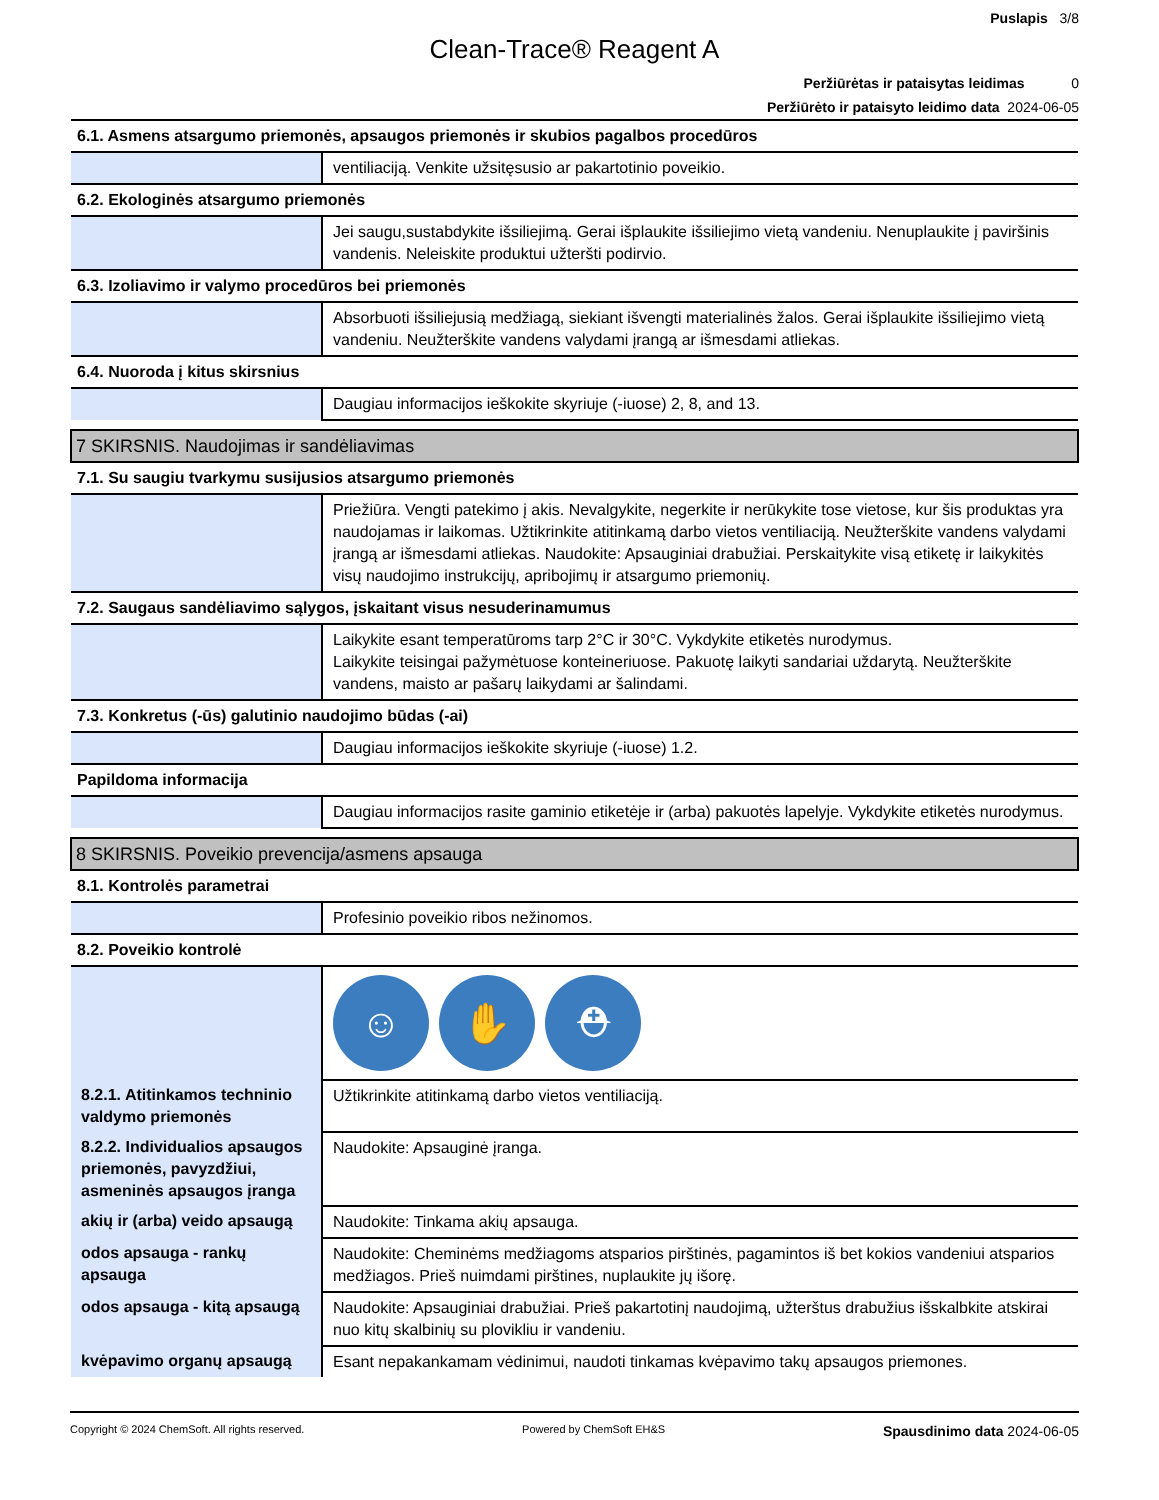Puslapis 3/8
Clean-Trace® Reagent A
Peržiūrėtas ir pataisytas leidimas 0
Peržiūrėto ir pataisyto leidimo data 2024-06-05
| 6.1. Asmens atsargumo priemonės, apsaugos priemonės ir skubios pagalbos procedūros | |
| | ventiliaciją. Venkite užsitęsusio ar pakartotinio poveikio. |
| 6.2. Ekologinės atsargumo priemonės | |
| | Jei saugu,sustabdykite išsiliejimą. Gerai išplaukite išsiliejimo vietą vandeniu. Nenuplaukite į paviršinis vandenis. Neleiskite produktui užteršti podirvio. |
| 6.3. Izoliavimo ir valymo procedūros bei priemonės | |
| | Absorbuoti išsiliejusią medžiagą, siekiant išvengti materialinės žalos. Gerai išplaukite išsiliejimo vietą vandeniu. Neužterškite vandens valydami įrangą ar išmesdami atliekas. |
| 6.4. Nuoroda į kitus skirsnius | |
| | Daugiau informacijos ieškokite skyriuje (-iuose) 2, 8, and 13. |
| 7 SKIRSNIS. Naudojimas ir sandėliavimas | |
| 7.1. Su saugiu tvarkymu susijusios atsargumo priemonės | |
| | Priežiūra. Vengti patekimo į akis. Nevalgykite, negerkite ir nerūkykite tose vietose, kur šis produktas yra naudojamas ir laikomas. Užtikrinkite atitinkamą darbo vietos ventiliaciją. Neužterškite vandens valydami įrangą ar išmesdami atliekas. Naudokite: Apsauginiai drabužiai. Perskaitykite visą etiketę ir laikykitės visų naudojimo instrukcijų, apribojimų ir atsargumo priemonių. |
| 7.2. Saugaus sandėliavimo sąlygos, įskaitant visus nesuderinamumus | |
| | Laikykite esant temperatūroms tarp 2°C ir 30°C. Vykdykite etiketės nurodymus. Laikykite teisingai pažymėtuose konteineriuose. Pakuotę laikyti sandariai uždarytą. Neužterškite vandens, maisto ar pašarų laikydami ar šalindami. |
| 7.3. Konkretus (-ūs) galutinio naudojimo būdas (-ai) | |
| | Daugiau informacijos ieškokite skyriuje (-iuose) 1.2. |
| Papildoma informacija | |
| | Daugiau informacijos rasite gaminio etiketėje ir (arba) pakuotės lapelyje. Vykdykite etiketės nurodymus. |
| 8 SKIRSNIS. Poveikio prevencija/asmens apsauga | |
| 8.1. Kontrolės parametrai | |
| | Profesinio poveikio ribos nežinomos. |
| 8.2. Poveikio kontrolė | |
| | ☺ ✋ ⛑ |
| 8.2.1. Atitinkamos techninio valdymo priemonės | Užtikrinkite atitinkamą darbo vietos ventiliaciją. |
| 8.2.2. Individualios apsaugos priemonės, pavyzdžiui, asmeninės apsaugos įranga | Naudokite: Apsauginė įranga. |
| akių ir (arba) veido apsaugą | Naudokite: Tinkama akių apsauga. |
| odos apsauga - rankų apsauga | Naudokite: Cheminėms medžiagoms atsparios pirštinės, pagamintos iš bet kokios vandeniui atsparios medžiagos. Prieš nuimdami pirštines, nuplaukite jų išorę. |
| odos apsauga - kitą apsaugą | Naudokite: Apsauginiai drabužiai. Prieš pakartotinį naudojimą, užterštus drabužius išskalbkite atskirai nuo kitų skalbinių su plovikliu ir vandeniu. |
| kvėpavimo organų apsaugą | Esant nepakankamam vėdinimui, naudoti tinkamas kvėpavimo takų apsaugos priemones. |
Copyright © 2024 ChemSoft. All rights reserved. Powered by ChemSoft EH&S Spausdinimo data 2024-06-05